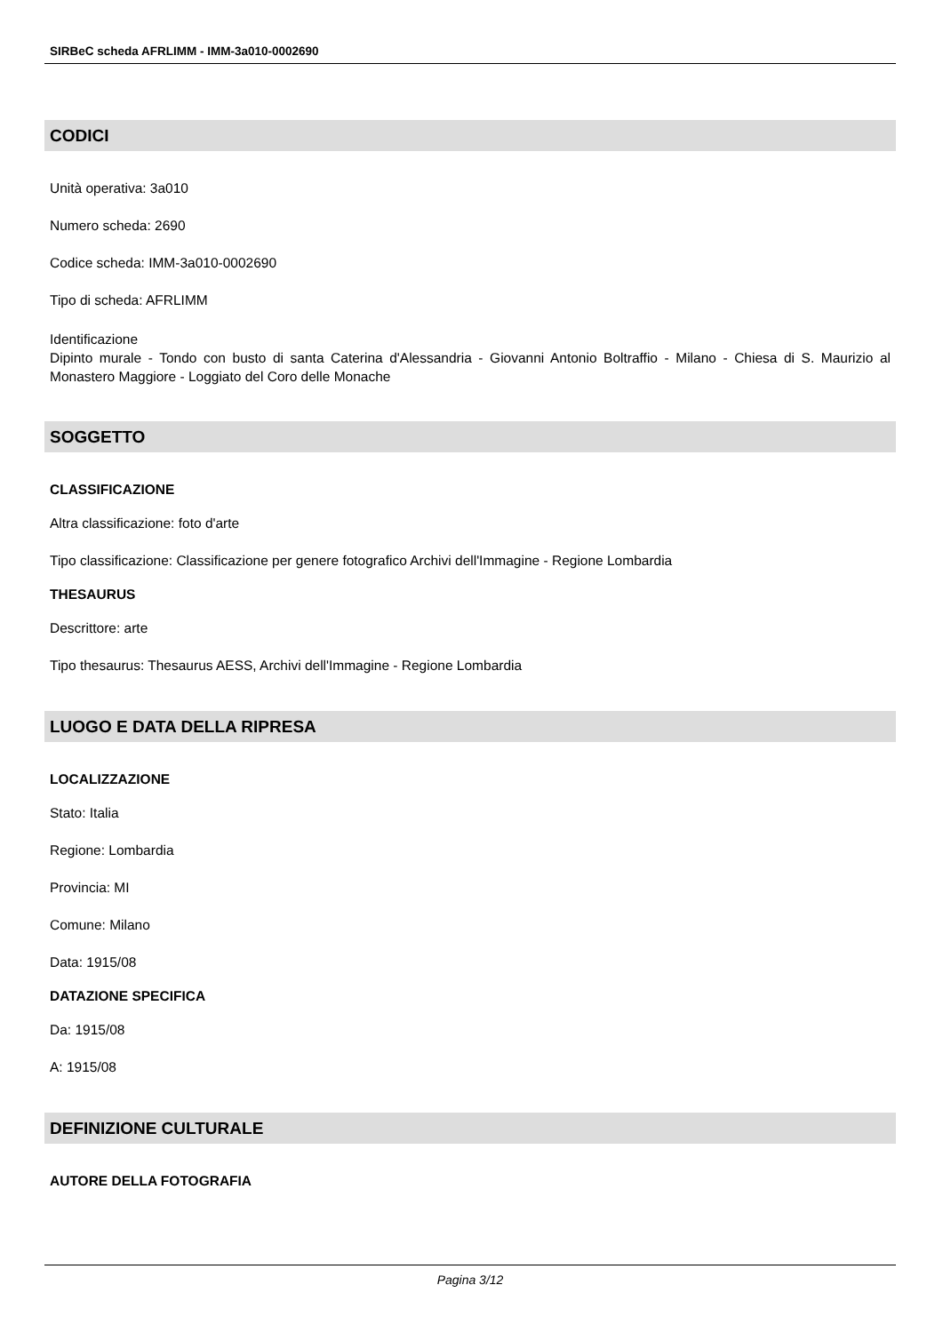SIRBeC scheda AFRLIMM - IMM-3a010-0002690
CODICI
Unità operativa: 3a010
Numero scheda: 2690
Codice scheda: IMM-3a010-0002690
Tipo di scheda: AFRLIMM
Identificazione
Dipinto murale - Tondo con busto di santa Caterina d'Alessandria - Giovanni Antonio Boltraffio - Milano - Chiesa di S. Maurizio al Monastero Maggiore - Loggiato del Coro delle Monache
SOGGETTO
CLASSIFICAZIONE
Altra classificazione: foto d'arte
Tipo classificazione: Classificazione per genere fotografico Archivi dell'Immagine - Regione Lombardia
THESAURUS
Descrittore: arte
Tipo thesaurus: Thesaurus AESS, Archivi dell'Immagine - Regione Lombardia
LUOGO E DATA DELLA RIPRESA
LOCALIZZAZIONE
Stato: Italia
Regione: Lombardia
Provincia: MI
Comune: Milano
Data: 1915/08
DATAZIONE SPECIFICA
Da: 1915/08
A: 1915/08
DEFINIZIONE CULTURALE
AUTORE DELLA FOTOGRAFIA
Pagina 3/12